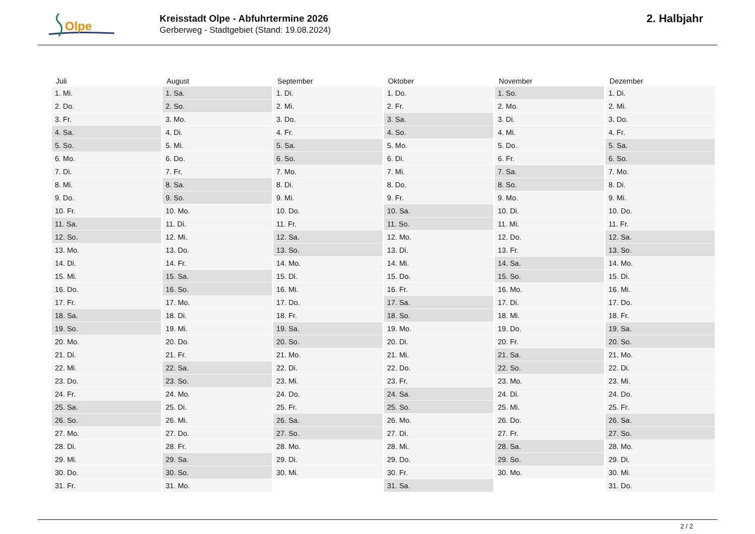Olpe
Kreisstadt Olpe - Abfuhrtermine 2026
Gerberweg - Stadtgebiet (Stand: 19.08.2024)
2. Halbjahr
| Juli | August | September | Oktober | November | Dezember |
| --- | --- | --- | --- | --- | --- |
| 1. Mi. | 1. Sa. | 1. Di. | 1. Do. | 1. So. | 1. Di. |
| 2. Do. | 2. So. | 2. Mi. | 2. Fr. | 2. Mo. | 2. Mi. |
| 3. Fr. | 3. Mo. | 3. Do. | 3. Sa. | 3. Di. | 3. Do. |
| 4. Sa. | 4. Di. | 4. Fr. | 4. So. | 4. Mi. | 4. Fr. |
| 5. So. | 5. Mi. | 5. Sa. | 5. Mo. | 5. Do. | 5. Sa. |
| 6. Mo. | 6. Do. | 6. So. | 6. Di. | 6. Fr. | 6. So. |
| 7. Di. | 7. Fr. | 7. Mo. | 7. Mi. | 7. Sa. | 7. Mo. |
| 8. Mi. | 8. Sa. | 8. Di. | 8. Do. | 8. So. | 8. Di. |
| 9. Do. | 9. So. | 9. Mi. | 9. Fr. | 9. Mo. | 9. Mi. |
| 10. Fr. | 10. Mo. | 10. Do. | 10. Sa. | 10. Di. | 10. Do. |
| 11. Sa. | 11. Di. | 11. Fr. | 11. So. | 11. Mi. | 11. Fr. |
| 12. So. | 12. Mi. | 12. Sa. | 12. Mo. | 12. Do. | 12. Sa. |
| 13. Mo. | 13. Do. | 13. So. | 13. Di. | 13. Fr. | 13. So. |
| 14. Di. | 14. Fr. | 14. Mo. | 14. Mi. | 14. Sa. | 14. Mo. |
| 15. Mi. | 15. Sa. | 15. Di. | 15. Do. | 15. So. | 15. Di. |
| 16. Do. | 16. So. | 16. Mi. | 16. Fr. | 16. Mo. | 16. Mi. |
| 17. Fr. | 17. Mo. | 17. Do. | 17. Sa. | 17. Di. | 17. Do. |
| 18. Sa. | 18. Di. | 18. Fr. | 18. So. | 18. Mi. | 18. Fr. |
| 19. So. | 19. Mi. | 19. Sa. | 19. Mo. | 19. Do. | 19. Sa. |
| 20. Mo. | 20. Do. | 20. So. | 20. Di. | 20. Fr. | 20. So. |
| 21. Di. | 21. Fr. | 21. Mo. | 21. Mi. | 21. Sa. | 21. Mo. |
| 22. Mi. | 22. Sa. | 22. Di. | 22. Do. | 22. So. | 22. Di. |
| 23. Do. | 23. So. | 23. Mi. | 23. Fr. | 23. Mo. | 23. Mi. |
| 24. Fr. | 24. Mo. | 24. Do. | 24. Sa. | 24. Di. | 24. Do. |
| 25. Sa. | 25. Di. | 25. Fr. | 25. So. | 25. Mi. | 25. Fr. |
| 26. So. | 26. Mi. | 26. Sa. | 26. Mo. | 26. Do. | 26. Sa. |
| 27. Mo. | 27. Do. | 27. So. | 27. Di. | 27. Fr. | 27. So. |
| 28. Di. | 28. Fr. | 28. Mo. | 28. Mi. | 28. Sa. | 28. Mo. |
| 29. Mi. | 29. Sa. | 29. Di. | 29. Do. | 29. So. | 29. Di. |
| 30. Do. | 30. So. | 30. Mi. | 30. Fr. | 30. Mo. | 30. Mi. |
| 31. Fr. | 31. Mo. | | 31. Sa. | | 31. Do. |
2 / 2